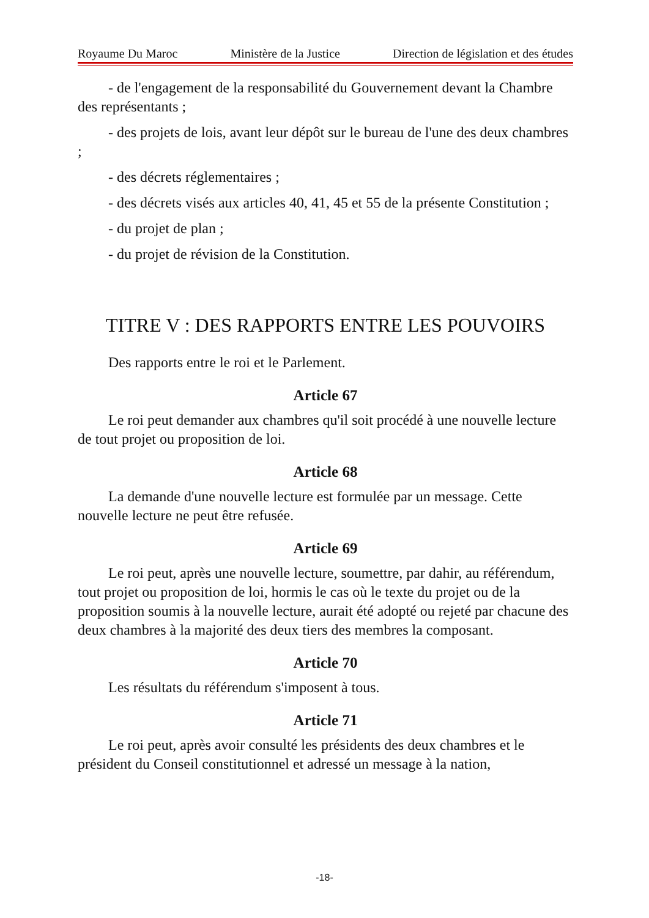Royaume Du Maroc Ministère de la Justice Direction de législation et des études
- de l'engagement de la responsabilité du Gouvernement devant la Chambre des représentants ;
- des projets de lois, avant leur dépôt sur le bureau de l'une des deux chambres ;
- des décrets réglementaires ;
- des décrets visés aux articles 40, 41, 45 et 55 de la présente Constitution ;
- du projet de plan ;
- du projet de révision de la Constitution.
TITRE V : DES RAPPORTS ENTRE LES POUVOIRS
Des rapports entre le roi et le Parlement.
Article 67
Le roi peut demander aux chambres qu'il soit procédé à une nouvelle lecture de tout projet ou proposition de loi.
Article 68
La demande d'une nouvelle lecture est formulée par un message. Cette nouvelle lecture ne peut être refusée.
Article 69
Le roi peut, après une nouvelle lecture, soumettre, par dahir, au référendum, tout projet ou proposition de loi, hormis le cas où le texte du projet ou de la proposition soumis à la nouvelle lecture, aurait été adopté ou rejeté par chacune des deux chambres à la majorité des deux tiers des membres la composant.
Article 70
Les résultats du référendum s'imposent à tous.
Article 71
Le roi peut, après avoir consulté les présidents des deux chambres et le président du Conseil constitutionnel et adressé un message à la nation,
-18-